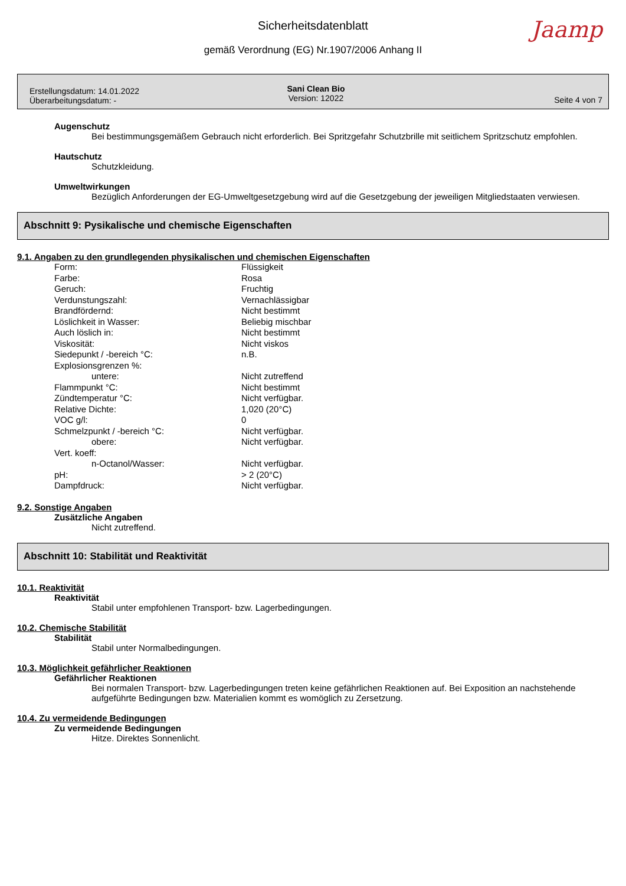Jaamp
Sicherheitsdatenblatt
gemäß Verordnung (EG) Nr.1907/2006 Anhang II
Erstellungsdatum: 14.01.2022
Überarbeitungsdatum: -
Sani Clean Bio
Version: 12022
Seite 4 von 7
Augenschutz
Bei bestimmungsgemäßem Gebrauch nicht erforderlich. Bei Spritzgefahr Schutzbrille mit seitlichem Spritzschutz empfohlen.
Hautschutz
Schutzkleidung.
Umweltwirkungen
Bezüglich Anforderungen der EG-Umweltgesetzgebung wird auf die Gesetzgebung der jeweiligen Mitgliedstaaten verwiesen.
Abschnitt 9: Pysikalische und chemische Eigenschaften
9.1. Angaben zu den grundlegenden physikalischen und chemischen Eigenschaften
| Form: | Flüssigkeit |
| Farbe: | Rosa |
| Geruch: | Fruchtig |
| Verdunstungszahl: | Vernachlässigbar |
| Brandfördernd: | Nicht bestimmt |
| Löslichkeit in Wasser: | Beliebig mischbar |
| Auch löslich in: | Nicht bestimmt |
| Viskosität: | Nicht viskos |
| Siedepunkt / -bereich °C: | n.B. |
| Explosionsgrenzen %: | |
| untere: | Nicht zutreffend |
| Flammpunkt °C: | Nicht bestimmt |
| Zündtemperatur °C: | Nicht verfügbar. |
| Relative Dichte: | 1,020 (20°C) |
| VOC g/l: | 0 |
| Schmelzpunkt / -bereich °C: | Nicht verfügbar. |
| obere: | Nicht verfügbar. |
| Vert. koeff: | |
| n-Octanol/Wasser: | Nicht verfügbar. |
| pH: | > 2 (20°C) |
| Dampfdruck: | Nicht verfügbar. |
9.2. Sonstige Angaben
Zusätzliche Angaben
Nicht zutreffend.
Abschnitt 10: Stabilität und Reaktivität
10.1. Reaktivität
Reaktivität
Stabil unter empfohlenen Transport- bzw. Lagerbedingungen.
10.2. Chemische Stabilität
Stabilität
Stabil unter Normalbedingungen.
10.3. Möglichkeit gefährlicher Reaktionen
Gefährlicher Reaktionen
Bei normalen Transport- bzw. Lagerbedingungen treten keine gefährlichen Reaktionen auf. Bei Exposition an nachstehende aufgeführte Bedingungen bzw. Materialien kommt es womöglich zu Zersetzung.
10.4. Zu vermeidende Bedingungen
Zu vermeidende Bedingungen
Hitze. Direktes Sonnenlicht.